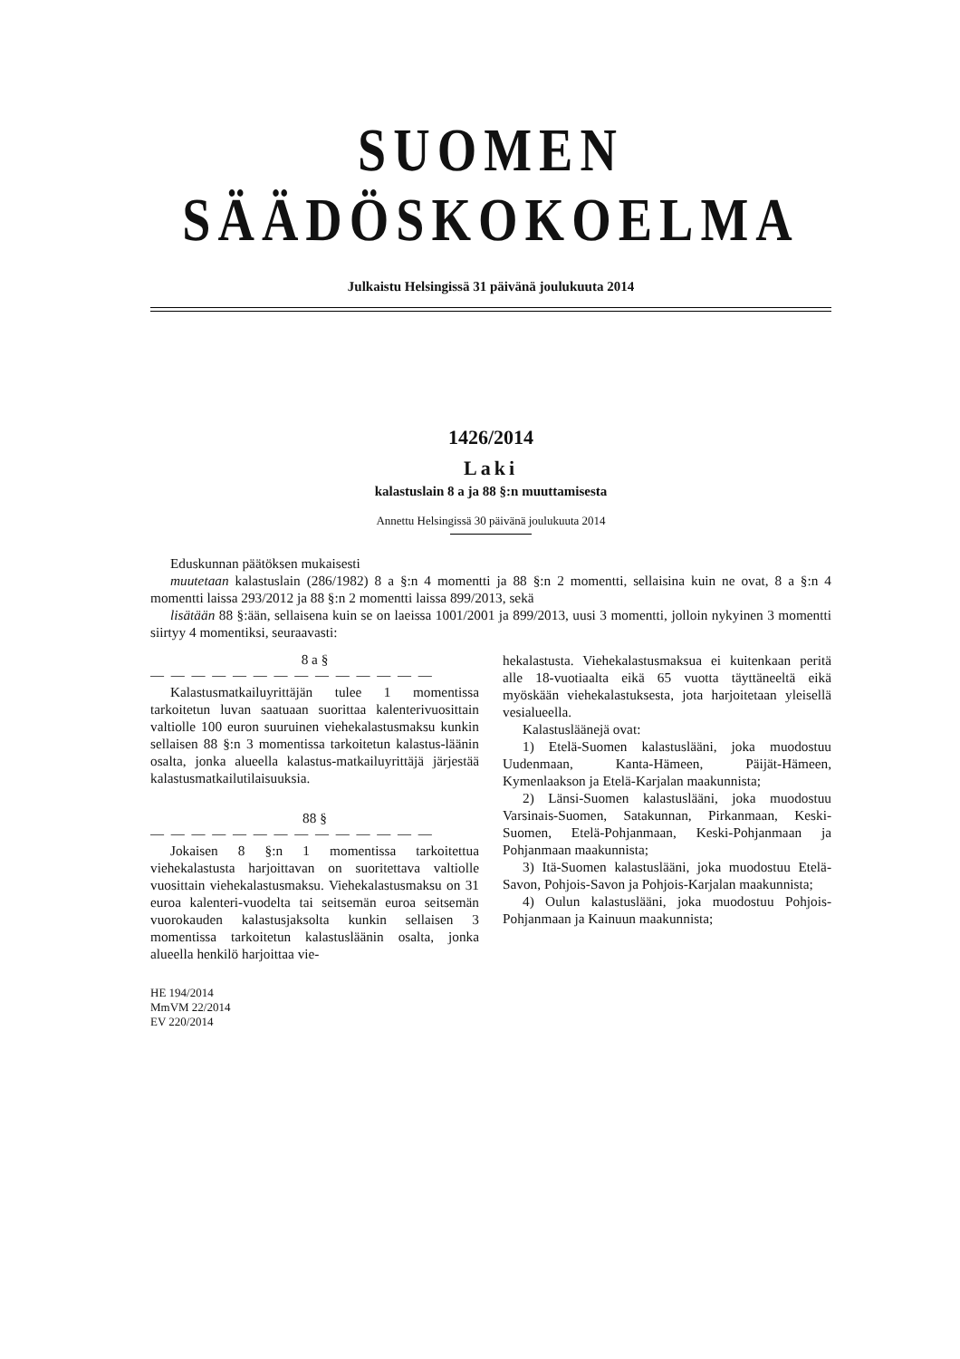SUOMEN SÄÄDÖSKOKOELMA
Julkaistu Helsingissä 31 päivänä joulukuuta 2014
1426/2014
Laki
kalastuslain 8 a ja 88 §:n muuttamisesta
Annettu Helsingissä 30 päivänä joulukuuta 2014
Eduskunnan päätöksen mukaisesti
muutetaan kalastuslain (286/1982) 8 a §:n 4 momentti ja 88 §:n 2 momentti, sellaisina kuin ne ovat, 8 a §:n 4 momentti laissa 293/2012 ja 88 §:n 2 momentti laissa 899/2013, sekä
lisätään 88 §:ään, sellaisena kuin se on laeissa 1001/2001 ja 899/2013, uusi 3 momentti, jolloin nykyinen 3 momentti siirtyy 4 momentiksi, seuraavasti:
8 a §
— — — — — — — — — — — — — —
Kalastusmatkailuyrittäjän tulee 1 momentissa tarkoitetun luvan saatuaan suorittaa kalenterivuosittain valtiolle 100 euron suuruinen viehekalastusmaksu kunkin sellaisen 88 §:n 3 momentissa tarkoitetun kalastus-läänin osalta, jonka alueella kalastus-matkailuyrittäjä järjestää kalastusmatkailutilaisuuksia.
88 §
— — — — — — — — — — — — — —
Jokaisen 8 §:n 1 momentissa tarkoitettua viehekalastusta harjoittavan on suoritettava valtiolle vuosittain viehekalastusmaksu. Viehekalastusmaksu on 31 euroa kalenteri-vuodelta tai seitsemän euroa seitsemän vuorokauden kalastusjaksolta kunkin sellaisen 3 momentissa tarkoitetun kalastusläänin osalta, jonka alueella henkilö harjoittaa vie-
HE 194/2014
MmVM 22/2014
EV 220/2014
hekalastusta. Viehekalastusmaksua ei kuitenkaan peritä alle 18-vuotiaalta eikä 65 vuotta täyttäneeltä eikä myöskään viehekalastuksesta, jota harjoitetaan yleisellä vesialueella.
Kalastusläänejä ovat:
1) Etelä-Suomen kalastuslääni, joka muodostuu Uudenmaan, Kanta-Hämeen, Päijät-Hämeen, Kymenlaakson ja Etelä-Karjalan maakunnista;
2) Länsi-Suomen kalastuslääni, joka muodostuu Varsinais-Suomen, Satakunnan, Pirkanmaan, Keski-Suomen, Etelä-Pohjanmaan, Keski-Pohjanmaan ja Pohjanmaan maakunnista;
3) Itä-Suomen kalastuslääni, joka muodostuu Etelä-Savon, Pohjois-Savon ja Pohjois-Karjalan maakunnista;
4) Oulun kalastuslääni, joka muodostuu Pohjois-Pohjanmaan ja Kainuun maakunnista;